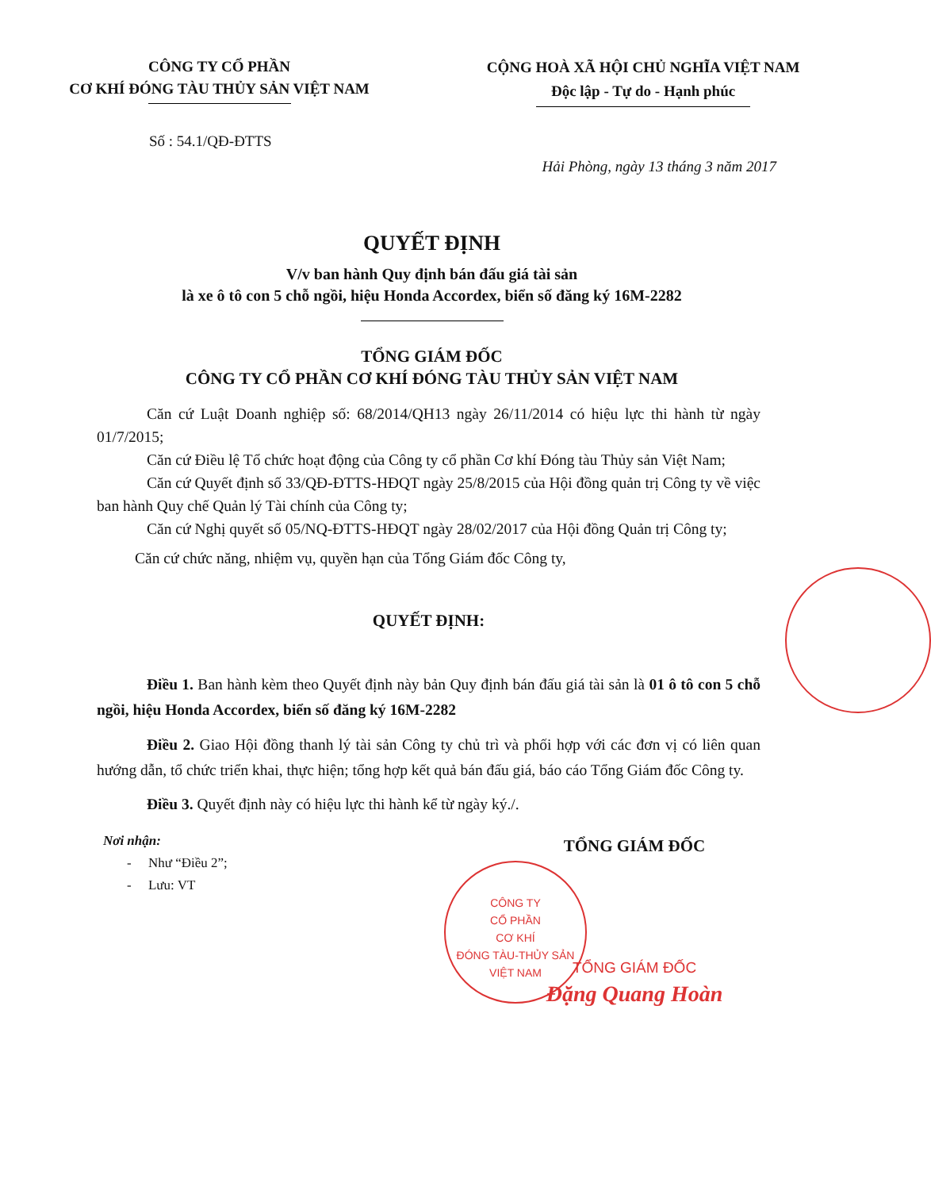CÔNG TY CỔ PHẦN
CƠ KHÍ ĐÓNG TÀU THỦY SẢN VIỆT NAM
CỘNG HOÀ XÃ HỘI CHỦ NGHĨA VIỆT NAM
Độc lập - Tự do - Hạnh phúc
Số : 54.1/QĐ-ĐTTS
Hải Phòng, ngày 13 tháng 3 năm 2017
QUYẾT ĐỊNH
V/v ban hành Quy định bán đấu giá tài sản
là xe ô tô con 5 chỗ ngồi, hiệu Honda Accordex, biển số đăng ký 16M-2282
TỔNG GIÁM ĐỐC
CÔNG TY CỔ PHẦN CƠ KHÍ ĐÓNG TÀU THỦY SẢN VIỆT NAM
Căn cứ Luật Doanh nghiệp số: 68/2014/QH13 ngày 26/11/2014 có hiệu lực thi hành từ ngày 01/7/2015;
Căn cứ Điều lệ Tổ chức hoạt động của Công ty cổ phần Cơ khí Đóng tàu Thủy sản Việt Nam;
Căn cứ Quyết định số 33/QĐ-ĐTTS-HĐQT ngày 25/8/2015 của Hội đồng quản trị Công ty về việc ban hành Quy chế Quản lý Tài chính của Công ty;
Căn cứ Nghị quyết số 05/NQ-ĐTTS-HĐQT ngày 28/02/2017 của Hội đồng Quản trị Công ty;
Căn cứ chức năng, nhiệm vụ, quyền hạn của Tổng Giám đốc Công ty,
QUYẾT ĐỊNH:
Điều 1. Ban hành kèm theo Quyết định này bản Quy định bán đấu giá tài sản là 01 ô tô con 5 chỗ ngồi, hiệu Honda Accordex, biển số đăng ký 16M-2282
Điều 2. Giao Hội đồng thanh lý tài sản Công ty chủ trì và phối hợp với các đơn vị có liên quan hướng dẫn, tổ chức triển khai, thực hiện; tổng hợp kết quả bán đấu giá, báo cáo Tổng Giám đốc Công ty.
Điều 3. Quyết định này có hiệu lực thi hành kể từ ngày ký./.
Nơi nhận:
- Như “Điều 2”;
- Lưu: VT
TỔNG GIÁM ĐỐC
TỔNG GIÁM ĐỐC
Đặng Quang Hoàn
CÔNG TY
CỔ PHẦN
CƠ KHÍ
ĐÓNG TÀU-THỦY SẢN
VIỆT NAM